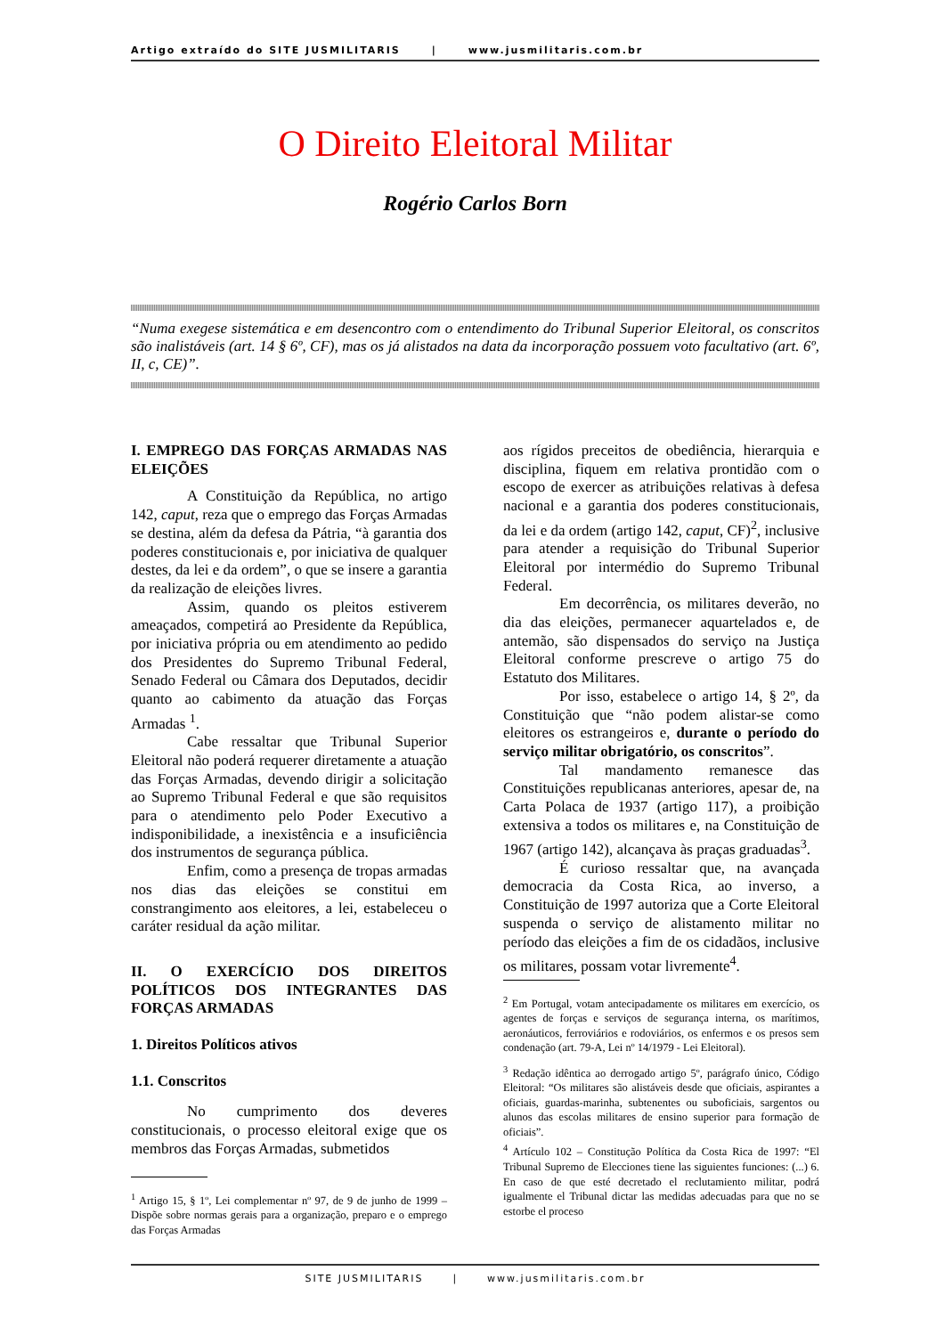Artigo extraído do SITE JUSMILITARIS | www.jusmilitaris.com.br
O Direito Eleitoral Militar
Rogério Carlos Born
“Numa exegese sistemática e em desencontro com o entendimento do Tribunal Superior Eleitoral, os conscritos são inalistáveis (art. 14 § 6º, CF), mas os já alistados na data da incorporação possuem voto facultativo (art. 6º, II, c, CE)”.
I. EMPREGO DAS FORÇAS ARMADAS NAS ELEIÇÕES
A Constituição da República, no artigo 142, caput, reza que o emprego das Forças Armadas se destina, além da defesa da Pátria, “à garantia dos poderes constitucionais e, por iniciativa de qualquer destes, da lei e da ordem”, o que se insere a garantia da realização de eleições livres.
Assim, quando os pleitos estiverem ameaçados, competirá ao Presidente da República, por iniciativa própria ou em atendimento ao pedido dos Presidentes do Supremo Tribunal Federal, Senado Federal ou Câmara dos Deputados, decidir quanto ao cabimento da atuação das Forças Armadas <sup>1</sup>.
Cabe ressaltar que Tribunal Superior Eleitoral não poderá requerer diretamente a atuação das Forças Armadas, devendo dirigir a solicitação ao Supremo Tribunal Federal e que são requisitos para o atendimento pelo Poder Executivo a indisponibilidade, a inexistência e a insuficiência dos instrumentos de segurança pública.
Enfim, como a presença de tropas armadas nos dias das eleições se constitui em constrangimento aos eleitores, a lei, estabeleceu o caráter residual da ação militar.
II. O EXERCÍCIO DOS DIREITOS POLÍTICOS DOS INTEGRANTES DAS FORÇAS ARMADAS
1. Direitos Políticos ativos
1.1. Conscritos
No cumprimento dos deveres constitucionais, o processo eleitoral exige que os membros das Forças Armadas, submetidos
<sup>1</sup> Artigo 15, § 1º, Lei complementar nº 97, de 9 de junho de 1999 – Dispõe sobre normas gerais para a organização, preparo e o emprego das Forças Armadas
aos rígidos preceitos de obediência, hierarquia e disciplina, fiquem em relativa prontidão com o escopo de exercer as atribuições relativas à defesa nacional e a garantia dos poderes constitucionais, da lei e da ordem (artigo 142, caput, CF)<sup>2</sup>, inclusive para atender a requisição do Tribunal Superior Eleitoral por intermédio do Supremo Tribunal Federal.
Em decorrência, os militares deverão, no dia das eleições, permanecer aquartelados e, de antemão, são dispensados do serviço na Justiça Eleitoral conforme prescreve o artigo 75 do Estatuto dos Militares.
Por isso, estabelece o artigo 14, § 2º, da Constituição que “não podem alistar-se como eleitores os estrangeiros e, durante o período do serviço militar obrigatório, os conscritos”.
Tal mandamento remanesce das Constituições republicanas anteriores, apesar de, na Carta Polaca de 1937 (artigo 117), a proibição extensiva a todos os militares e, na Constituição de 1967 (artigo 142), alcançava às praças graduadas<sup>3</sup>.
É curioso ressaltar que, na avançada democracia da Costa Rica, ao inverso, a Constituição de 1997 autoriza que a Corte Eleitoral suspenda o serviço de alistamento militar no período das eleições a fim de os cidadãos, inclusive os militares, possam votar livremente<sup>4</sup>.
<sup>2</sup> Em Portugal, votam antecipadamente os militares em exercício, os agentes de forças e serviços de segurança interna, os marítimos, aeronáuticos, ferroviários e rodoviários, os enfermos e os presos sem condenação (art. 79-A, Lei nº 14/1979 - Lei Eleitoral).
<sup>3</sup> Redação idêntica ao derrogado artigo 5º, parágrafo único, Código Eleitoral: “Os militares são alistáveis desde que oficiais, aspirantes a oficiais, guardas-marinha, subtenentes ou suboficiais, sargentos ou alunos das escolas militares de ensino superior para formação de oficiais”.
<sup>4</sup> Artículo 102 – Constitução Política da Costa Rica de 1997: “El Tribunal Supremo de Elecciones tiene las siguientes funciones: (...) 6. En caso de que esté decretado el reclutamiento militar, podrá igualmente el Tribunal dictar las medidas adecuadas para que no se estorbe el proceso
SITE JUSMILITARIS | www.jusmilitaris.com.br